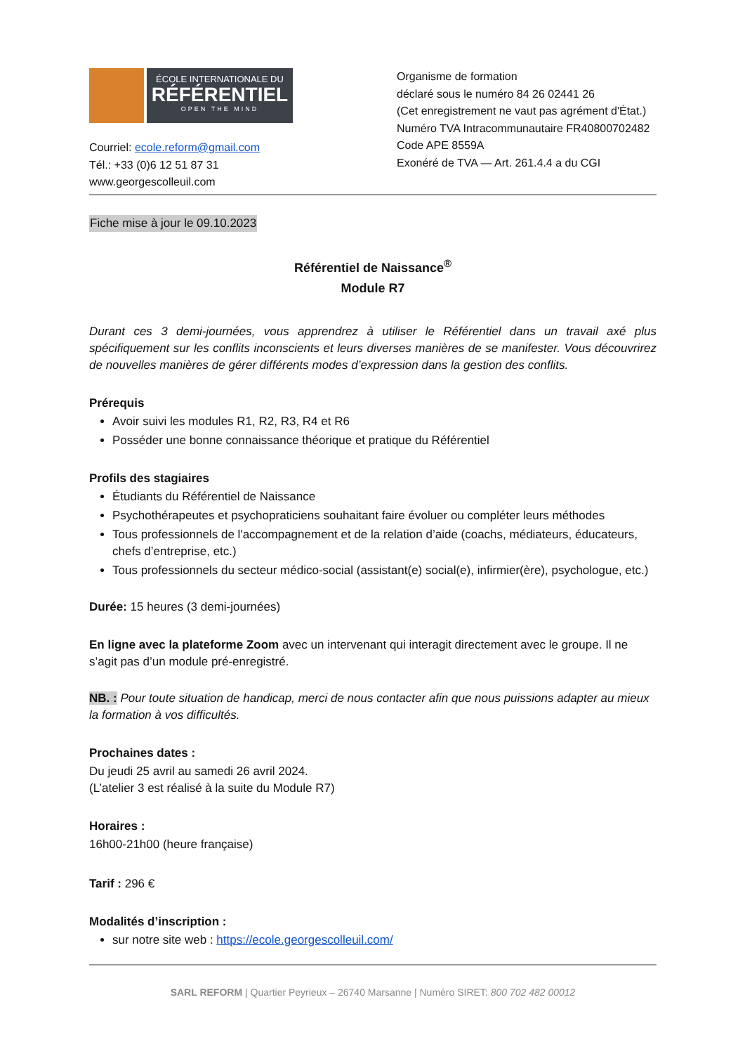ÉCOLE INTERNATIONALE DU
RÉFÉRENTIEL
OPEN THE MIND
Courriel: ecole.reform@gmail.com
Tél.: +33 (0)6 12 51 87 31
www.georgescolleuil.com
Organisme de formation
déclaré sous le numéro 84 26 02441 26
(Cet enregistrement ne vaut pas agrément d'État.)
Numéro TVA Intracommunautaire FR40800702482
Code APE 8559A
Exonéré de TVA — Art. 261.4.4 a du CGI
Fiche mise à jour le 09.10.2023
Référentiel de Naissance<sup>®</sup>
Module R7
Durant ces 3 demi-journées, vous apprendrez à utiliser le Référentiel dans un travail axé plus spécifiquement sur les conflits inconscients et leurs diverses manières de se manifester. Vous découvrirez de nouvelles manières de gérer différents modes d’expression dans la gestion des conflits.
Prérequis
Avoir suivi les modules R1, R2, R3, R4 et R6
Posséder une bonne connaissance théorique et pratique du Référentiel
Profils des stagiaires
Étudiants du Référentiel de Naissance
Psychothérapeutes et psychopraticiens souhaitant faire évoluer ou compléter leurs méthodes
Tous professionnels de l'accompagnement et de la relation d’aide (coachs, médiateurs, éducateurs, chefs d’entreprise, etc.)
Tous professionnels du secteur médico-social (assistant(e) social(e), infirmier(ère), psychologue, etc.)
Durée: 15 heures (3 demi-journées)
En ligne avec la plateforme Zoom avec un intervenant qui interagit directement avec le groupe. Il ne s’agit pas d’un module pré-enregistré.
NB. : Pour toute situation de handicap, merci de nous contacter afin que nous puissions adapter au mieux la formation à vos difficultés.
Prochaines dates :
Du jeudi 25 avril au samedi 26 avril 2024.
(L’atelier 3 est réalisé à la suite du Module R7)
Horaires :
16h00-21h00 (heure française)
Tarif : 296 €
Modalités d’inscription :
sur notre site web : https://ecole.georgescolleuil.com/
SARL REFORM | Quartier Peyrieux – 26740 Marsanne | Numéro SIRET: 800 702 482 00012